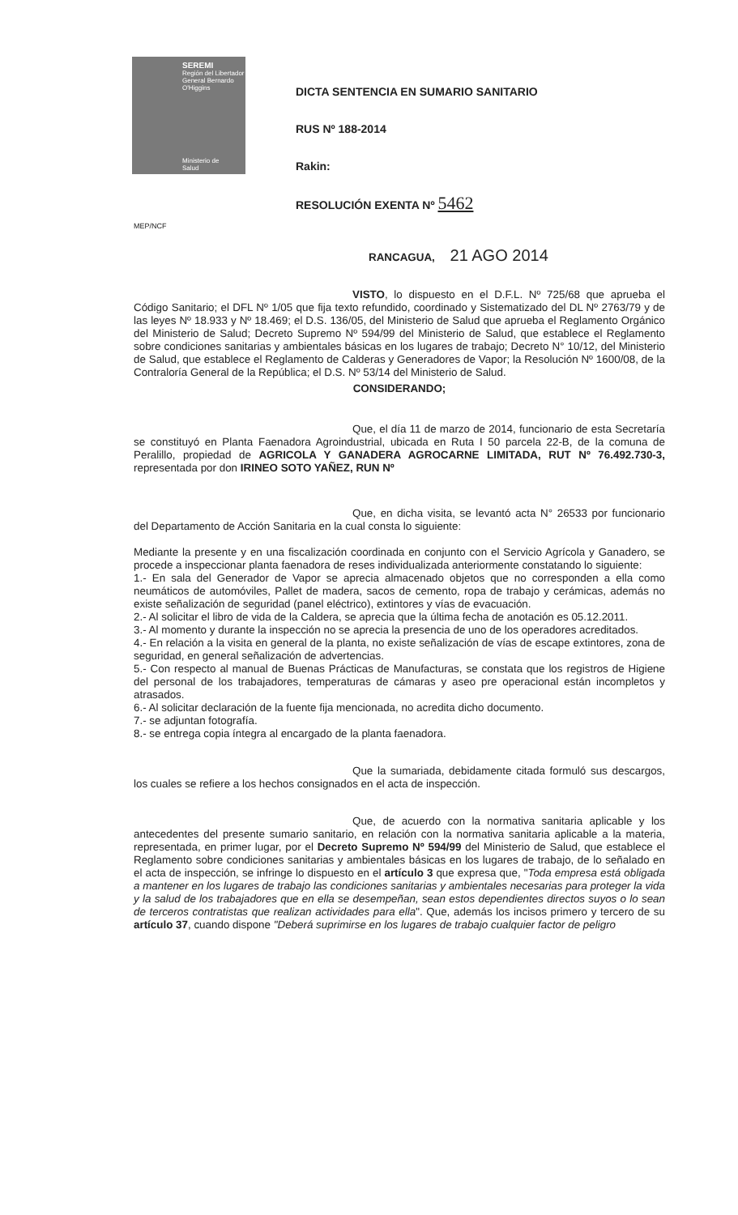SEREMI
Región del Libertador
General Bernardo
O'Higgins
Ministerio de
Salud
DICTA SENTENCIA EN SUMARIO SANITARIO
RUS Nº 188-2014
Rakin:
RESOLUCIÓN EXENTA Nº 5462
MEP/NCF
RANCAGUA, 21 AGO 2014
VISTO, lo dispuesto en el D.F.L. Nº 725/68 que aprueba el Código Sanitario; el DFL Nº 1/05 que fija texto refundido, coordinado y Sistematizado del DL Nº 2763/79 y de las leyes Nº 18.933 y Nº 18.469; el D.S. 136/05, del Ministerio de Salud que aprueba el Reglamento Orgánico del Ministerio de Salud; Decreto Supremo Nº 594/99 del Ministerio de Salud, que establece el Reglamento sobre condiciones sanitarias y ambientales básicas en los lugares de trabajo; Decreto N° 10/12, del Ministerio de Salud, que establece el Reglamento de Calderas y Generadores de Vapor; la Resolución Nº 1600/08, de la Contraloría General de la República; el D.S. Nº 53/14 del Ministerio de Salud.
CONSIDERANDO;
Que, el día 11 de marzo de 2014, funcionario de esta Secretaría se constituyó en Planta Faenadora Agroindustrial, ubicada en Ruta I 50 parcela 22-B, de la comuna de Peralillo, propiedad de AGRICOLA Y GANADERA AGROCARNE LIMITADA, RUT Nº 76.492.730-3, representada por don IRINEO SOTO YAÑEZ, RUN Nº
Que, en dicha visita, se levantó acta N° 26533 por funcionario del Departamento de Acción Sanitaria en la cual consta lo siguiente:
Mediante la presente y en una fiscalización coordinada en conjunto con el Servicio Agrícola y Ganadero, se procede a inspeccionar planta faenadora de reses individualizada anteriormente constatando lo siguiente:
1.- En sala del Generador de Vapor se aprecia almacenado objetos que no corresponden a ella como neumáticos de automóviles, Pallet de madera, sacos de cemento, ropa de trabajo y cerámicas, además no existe señalización de seguridad (panel eléctrico), extintores y vías de evacuación.
2.- Al solicitar el libro de vida de la Caldera, se aprecia que la última fecha de anotación es 05.12.2011.
3.- Al momento y durante la inspección no se aprecia la presencia de uno de los operadores acreditados.
4.- En relación a la visita en general de la planta, no existe señalización de vías de escape extintores, zona de seguridad, en general señalización de advertencias.
5.- Con respecto al manual de Buenas Prácticas de Manufacturas, se constata que los registros de Higiene del personal de los trabajadores, temperaturas de cámaras y aseo pre operacional están incompletos y atrasados.
6.- Al solicitar declaración de la fuente fija mencionada, no acredita dicho documento.
7.- se adjuntan fotografía.
8.- se entrega copia íntegra al encargado de la planta faenadora.
Que la sumariada, debidamente citada formuló sus descargos, los cuales se refiere a los hechos consignados en el acta de inspección.
Que, de acuerdo con la normativa sanitaria aplicable y los antecedentes del presente sumario sanitario, en relación con la normativa sanitaria aplicable a la materia, representada, en primer lugar, por el Decreto Supremo Nº 594/99 del Ministerio de Salud, que establece el Reglamento sobre condiciones sanitarias y ambientales básicas en los lugares de trabajo, de lo señalado en el acta de inspección, se infringe lo dispuesto en el artículo 3 que expresa que, "Toda empresa está obligada a mantener en los lugares de trabajo las condiciones sanitarias y ambientales necesarias para proteger la vida y la salud de los trabajadores que en ella se desempeñan, sean estos dependientes directos suyos o lo sean de terceros contratistas que realizan actividades para ella". Que, además los incisos primero y tercero de su artículo 37, cuando dispone "Deberá suprimirse en los lugares de trabajo cualquier factor de peligro